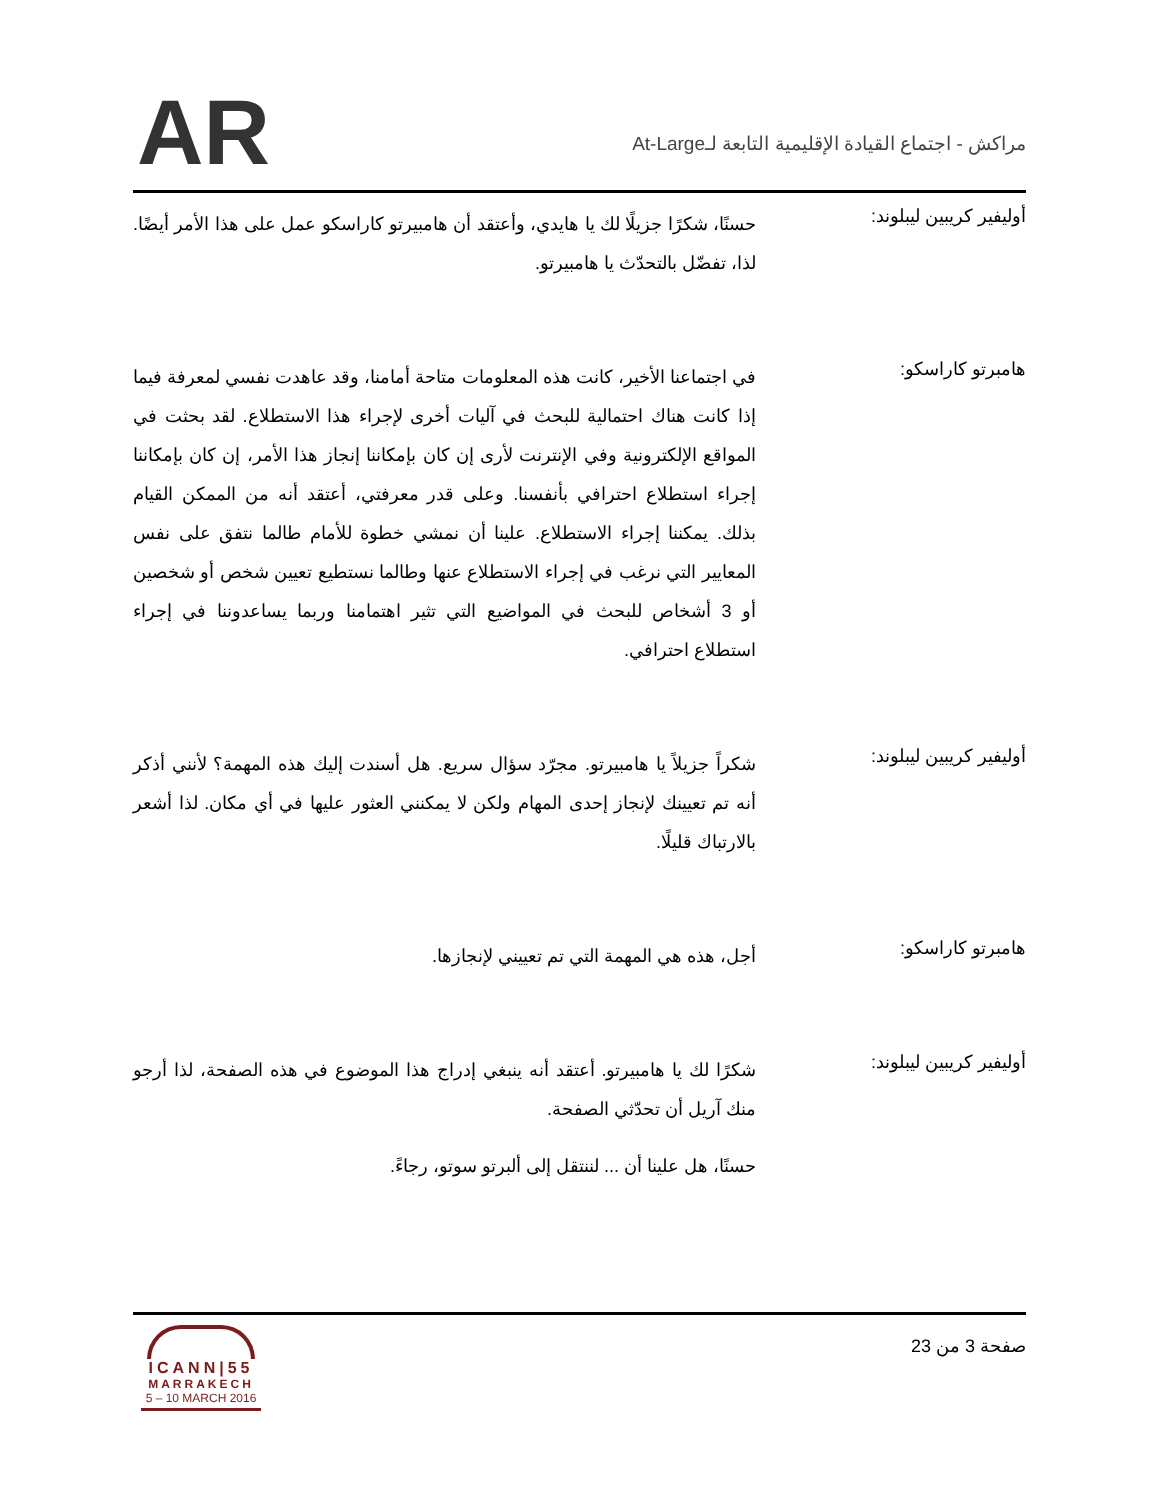AR
مراكش - اجتماع القيادة الإقليمية التابعة لـAt-Large
أوليفير كريبين ليبلوند:
حسنًا، شكرًا جزيلًا لك يا هايدي، وأعتقد أن هامبيرتو كاراسكو عمل على هذا الأمر أيضًا. لذا، تفضّل بالتحدّث يا هامبيرتو.
هامبرتو كاراسكو:
في اجتماعنا الأخير، كانت هذه المعلومات متاحة أمامنا، وقد عاهدت نفسي لمعرفة فيما إذا كانت هناك احتمالية للبحث في آليات أخرى لإجراء هذا الاستطلاع. لقد بحثت في المواقع الإلكترونية وفي الإنترنت لأرى إن كان بإمكاننا إنجاز هذا الأمر، إن كان بإمكاننا إجراء استطلاع احترافي بأنفسنا. وعلى قدر معرفتي، أعتقد أنه من الممكن القيام بذلك. يمكننا إجراء الاستطلاع. علينا أن نمشي خطوة للأمام طالما نتفق على نفس المعايير التي نرغب في إجراء الاستطلاع عنها وطالما نستطيع تعيين شخص أو شخصين أو 3 أشخاص للبحث في المواضيع التي تثير اهتمامنا وربما يساعدوننا في إجراء استطلاع احترافي.
أوليفير كريبين ليبلوند:
شكراً جزيلاً يا هامبيرتو. مجرّد سؤال سريع. هل أسندت إليك هذه المهمة؟ لأنني أذكر أنه تم تعيينك لإنجاز إحدى المهام ولكن لا يمكنني العثور عليها في أي مكان. لذا أشعر بالارتباك قليلًا.
هامبرتو كاراسكو:
أجل، هذه هي المهمة التي تم تعييني لإنجازها.
أوليفير كريبين ليبلوند:
شكرًا لك يا هامبيرتو. أعتقد أنه ينبغي إدراج هذا الموضوع في هذه الصفحة، لذا أرجو منك آريل أن تحدّثي الصفحة.
حسنًا، هل علينا أن ... لننتقل إلى ألبرتو سوتو، رجاءً.
صفحة 3 من 23
ICANN|55
MARRAKECH
5 – 10 MARCH 2016